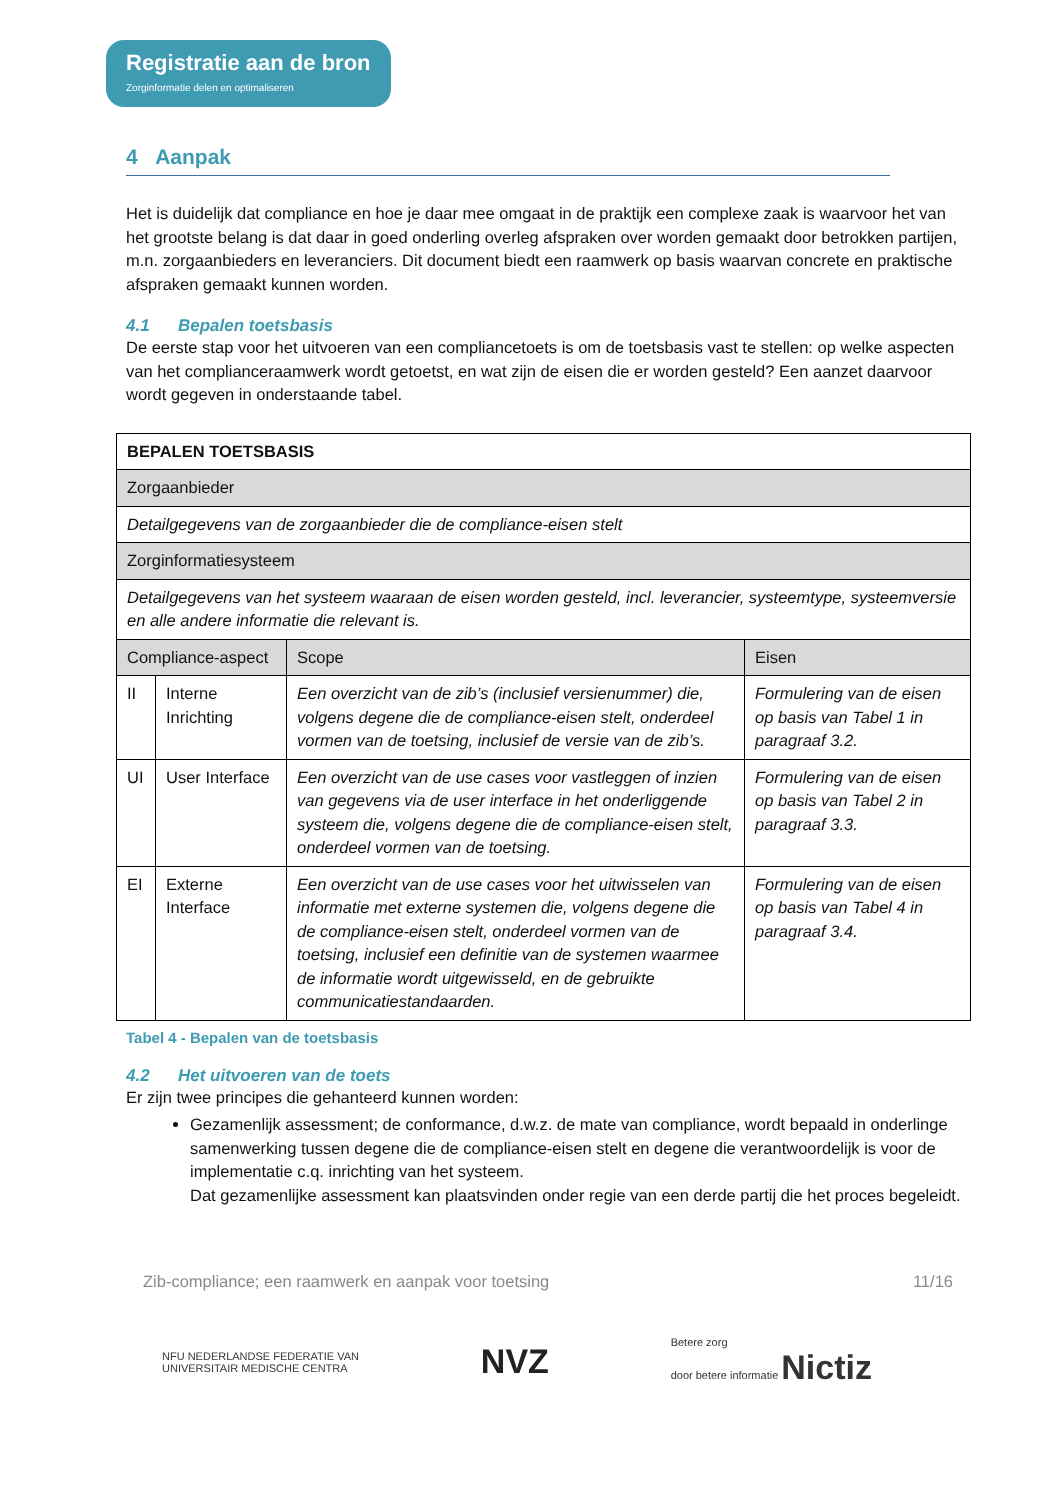Registratie aan de bron Zorginformatie delen en optimaliseren
4 Aanpak
Het is duidelijk dat compliance en hoe je daar mee omgaat in de praktijk een complexe zaak is waarvoor het van het grootste belang is dat daar in goed onderling overleg afspraken over worden gemaakt door betrokken partijen, m.n. zorgaanbieders en leveranciers. Dit document biedt een raamwerk op basis waarvan concrete en praktische afspraken gemaakt kunnen worden.
4.1 Bepalen toetsbasis
De eerste stap voor het uitvoeren van een compliancetoets is om de toetsbasis vast te stellen: op welke aspecten van het complianceraamwerk wordt getoetst, en wat zijn de eisen die er worden gesteld? Een aanzet daarvoor wordt gegeven in onderstaande tabel.
| BEPALEN TOETSBASIS | | | |
| Zorgaanbieder | | | |
| Detailgegevens van de zorgaanbieder die de compliance-eisen stelt | | | |
| Zorginformatiesysteem | | | |
| Detailgegevens van het systeem waaraan de eisen worden gesteld, incl. leverancier, systeemtype, systeemversie en alle andere informatie die relevant is. | | | |
| Compliance-aspect | | Scope | Eisen |
| II | Interne Inrichting | Een overzicht van de zib’s (inclusief versienummer) die, volgens degene die de compliance-eisen stelt, onderdeel vormen van de toetsing, inclusief de versie van de zib’s. | Formulering van de eisen op basis van Tabel 1 in paragraaf 3.2. |
| UI | User Interface | Een overzicht van de use cases voor vastleggen of inzien van gegevens via de user interface in het onderliggende systeem die, volgens degene die de compliance-eisen stelt, onderdeel vormen van de toetsing. | Formulering van de eisen op basis van Tabel 2 in paragraaf 3.3. |
| EI | Externe Interface | Een overzicht van de use cases voor het uitwisselen van informatie met externe systemen die, volgens degene die de compliance-eisen stelt, onderdeel vormen van de toetsing, inclusief een definitie van de systemen waarmee de informatie wordt uitgewisseld, en de gebruikte communicatiestandaarden. | Formulering van de eisen op basis van Tabel 4 in paragraaf 3.4. |
Tabel 4 - Bepalen van de toetsbasis
4.2 Het uitvoeren van de toets
Er zijn twee principes die gehanteerd kunnen worden:
Gezamenlijk assessment; de conformance, d.w.z. de mate van compliance, wordt bepaald in onderlinge samenwerking tussen degene die de compliance-eisen stelt en degene die verantwoordelijk is voor de implementatie c.q. inrichting van het systeem.
Dat gezamenlijke assessment kan plaatsvinden onder regie van een derde partij die het proces begeleidt.
Zib-compliance; een raamwerk en aanpak voor toetsing 11/16
NFU NEDERLANDSE FEDERATIE VAN
UNIVERSITAIR MEDISCHE CENTRA NVZ Betere zorg
door betere informatie Nictiz